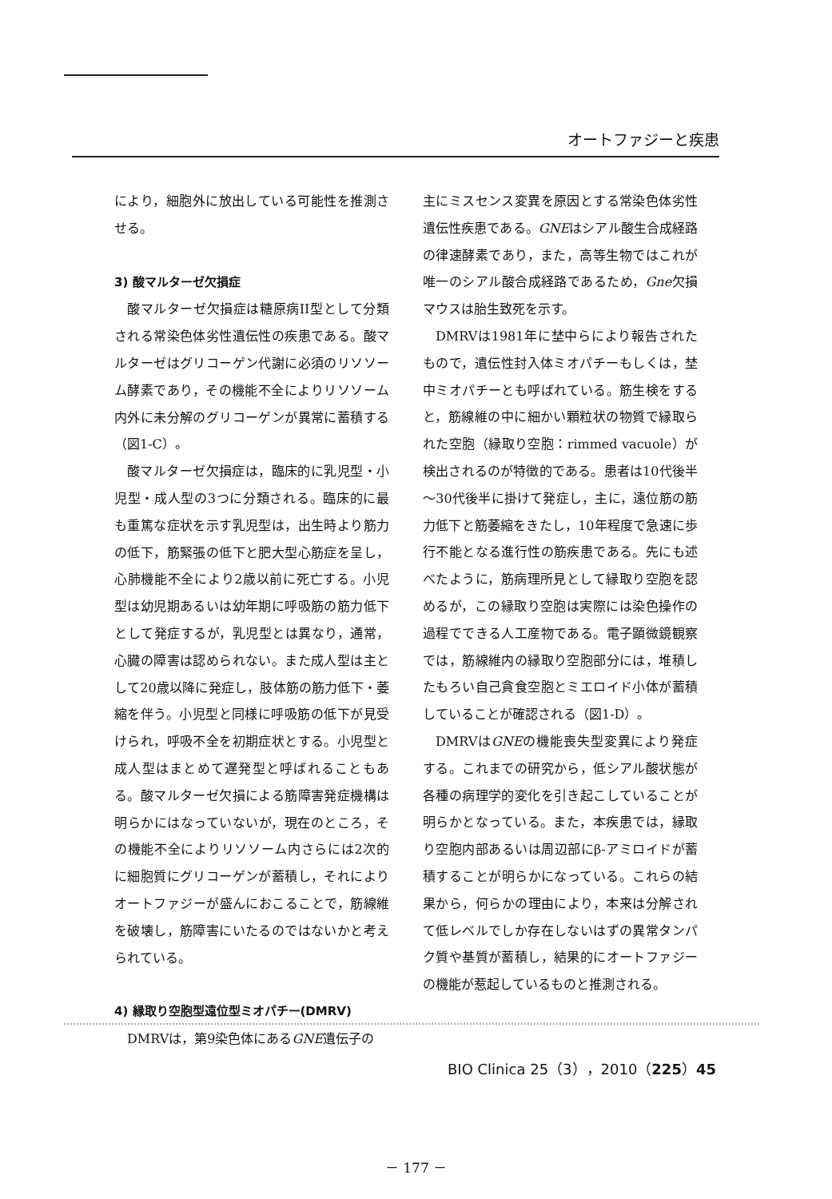オートファジーと疾患
により，細胞外に放出している可能性を推測させる。
3) 酸マルターゼ欠損症
酸マルターゼ欠損症は糖原病II型として分類される常染色体劣性遺伝性の疾患である。酸マルターゼはグリコーゲン代謝に必須のリソソーム酵素であり，その機能不全によりリソソーム内外に未分解のグリコーゲンが異常に蓄積する（図1-C）。
酸マルターゼ欠損症は，臨床的に乳児型・小児型・成人型の3つに分類される。臨床的に最も重篤な症状を示す乳児型は，出生時より筋力の低下，筋緊張の低下と肥大型心筋症を呈し，心肺機能不全により2歳以前に死亡する。小児型は幼児期あるいは幼年期に呼吸筋の筋力低下として発症するが，乳児型とは異なり，通常，心臓の障害は認められない。また成人型は主として20歳以降に発症し，肢体筋の筋力低下・萎縮を伴う。小児型と同様に呼吸筋の低下が見受けられ，呼吸不全を初期症状とする。小児型と成人型はまとめて遅発型と呼ばれることもある。酸マルターゼ欠損による筋障害発症機構は明らかにはなっていないが，現在のところ，その機能不全によりリソソーム内さらには2次的に細胞質にグリコーゲンが蓄積し，それによりオートファジーが盛んにおこることで，筋線維を破壊し，筋障害にいたるのではないかと考えられている。
4) 縁取り空胞型遠位型ミオパチー(DMRV)
DMRVは，第9染色体にあるGNE遺伝子の
主にミスセンス変異を原因とする常染色体劣性遺伝性疾患である。GNEはシアル酸生合成経路の律速酵素であり，また，高等生物ではこれが唯一のシアル酸合成経路であるため，Gne欠損マウスは胎生致死を示す。
DMRVは1981年に埜中らにより報告されたもので，遺伝性封入体ミオパチーもしくは，埜中ミオパチーとも呼ばれている。筋生検をすると，筋線維の中に細かい顆粒状の物質で縁取られた空胞（縁取り空胞：rimmed vacuole）が検出されるのが特徴的である。患者は10代後半～30代後半に掛けて発症し，主に，遠位筋の筋力低下と筋萎縮をきたし，10年程度で急速に歩行不能となる進行性の筋疾患である。先にも述べたように，筋病理所見として縁取り空胞を認めるが，この縁取り空胞は実際には染色操作の過程でできる人工産物である。電子顕微鏡観察では，筋線維内の縁取り空胞部分には，堆積したもろい自己貪食空胞とミエロイド小体が蓄積していることが確認される（図1-D）。
DMRVはGNEの機能喪失型変異により発症する。これまでの研究から，低シアル酸状態が各種の病理学的変化を引き起こしていることが明らかとなっている。また，本疾患では，縁取り空胞内部あるいは周辺部にβ-アミロイドが蓄積することが明らかになっている。これらの結果から，何らかの理由により，本来は分解されて低レベルでしか存在しないはずの異常タンパク質や基質が蓄積し，結果的にオートファジーの機能が惹起しているものと推測される。
BIO Clinica 25（3），2010（225）45
－ 177 －